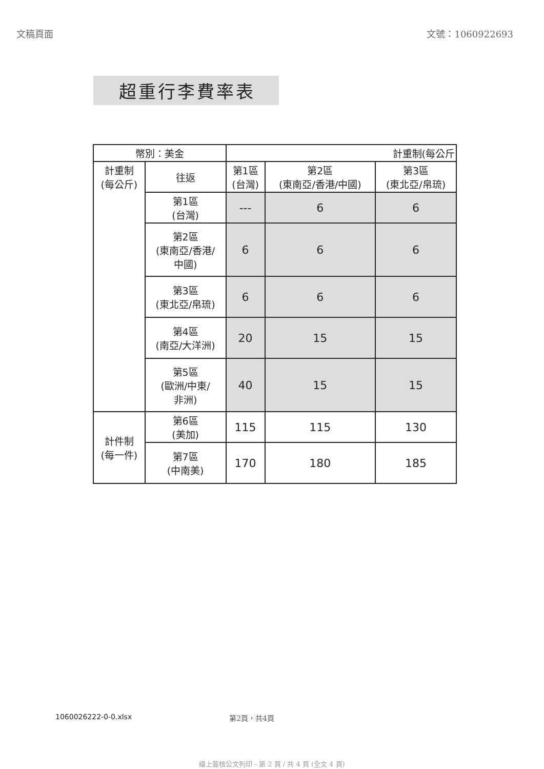文稿頁面 文號：1060922693
超重行李費率表
| 幣別：美金 | | 計重制(每公斤 | | |
| --- | --- | --- | --- | --- |
| 計重制 (每公斤) | 往返 | 第1區 (台灣) | 第2區 (東南亞/香港/中國) | 第3區 (東北亞/帛琉) |
| | 第1區 (台灣) | --- | 6 | 6 |
| | 第2區 (東南亞/香港/ 中國) | 6 | 6 | 6 |
| | 第3區 (東北亞/帛琉) | 6 | 6 | 6 |
| | 第4區 (南亞/大洋洲) | 20 | 15 | 15 |
| | 第5區 (歐洲/中東/ 非洲) | 40 | 15 | 15 |
| 計件制 (每一件) | 第6區 (美加) | 115 | 115 | 130 |
| | 第7區 (中南美) | 170 | 180 | 185 |
1060026222-0-0.xlsx 第2頁，共4頁
線上簽核公文列印 - 第 2 頁 / 共 4 頁 (全文 4 頁)